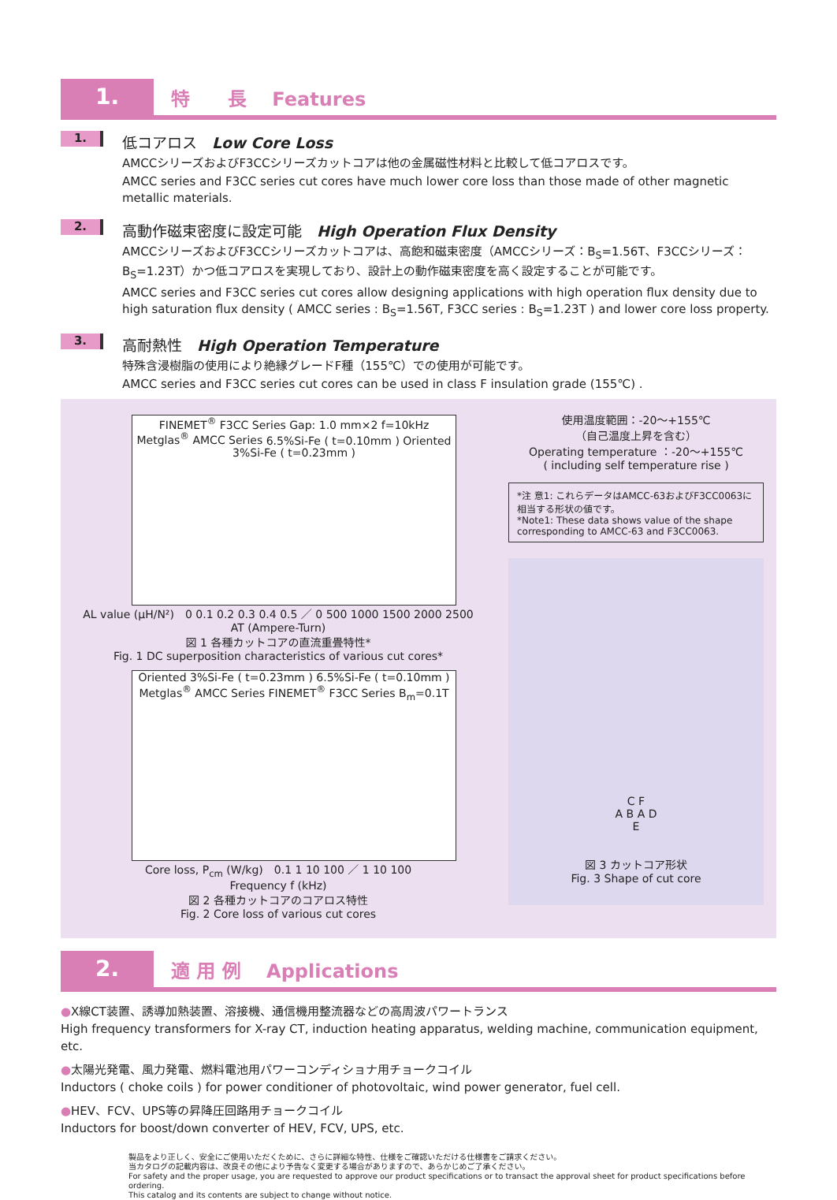1.
特　　長　 Features
1.
低コアロス　Low Core Loss
AMCCシリーズおよびF3CCシリーズカットコアは他の金属磁性材料と比較して低コアロスです。
AMCC series and F3CC series cut cores have much lower core loss than those made of other magnetic metallic materials.
2.
高動作磁束密度に設定可能　High Operation Flux Density
AMCCシリーズおよびF3CCシリーズカットコアは、高飽和磁束密度（AMCCシリーズ：B<sub>S</sub>=1.56T、F3CCシリーズ：B<sub>S</sub>=1.23T）かつ低コアロスを実現しており、設計上の動作磁束密度を高く設定することが可能です。
AMCC series and F3CC series cut cores allow designing applications with high operation flux density due to high saturation flux density ( AMCC series : B<sub>S</sub>=1.56T, F3CC series : B<sub>S</sub>=1.23T ) and lower core loss property.
3.
高耐熱性　High Operation Temperature
特殊含浸樹脂の使用により絶縁グレードF種（155℃）での使用が可能です。
AMCC series and F3CC series cut cores can be used in class F insulation grade (155℃) .
FINEMET<sup>®</sup> F3CC Series Gap: 1.0 mm×2 f=10kHz Metglas<sup>®</sup> AMCC Series 6.5%Si-Fe ( t=0.10mm ) Oriented 3%Si-Fe ( t=0.23mm )
AL value (μH/N²)　0 0.1 0.2 0.3 0.4 0.5 ／ 0 500 1000 1500 2000 2500
AT (Ampere-Turn)
図 1 各種カットコアの直流重畳特性*
Fig. 1 DC superposition characteristics of various cut cores*
Oriented 3%Si-Fe ( t=0.23mm ) 6.5%Si-Fe ( t=0.10mm ) Metglas<sup>®</sup> AMCC Series FINEMET<sup>®</sup> F3CC Series B<sub>m</sub>=0.1T
Core loss, P<sub>cm</sub> (W/kg)　0.1 1 10 100 ／ 1 10 100
Frequency f (kHz)
図 2 各種カットコアのコアロス特性
Fig. 2 Core loss of various cut cores
使用温度範囲：-20〜+155℃
（自己温度上昇を含む）
Operating temperature ：-20〜+155℃
( including self temperature rise )
*注 意1: これらデータはAMCC-63およびF3CC0063に相当する形状の値です。
*Note1: These data shows value of the shape corresponding to AMCC-63 and F3CC0063.
C F
A B A D
E
図 3 カットコア形状
Fig. 3 Shape of cut core
2.
適 用 例　 Applications
●X線CT装置、誘導加熱装置、溶接機、通信機用整流器などの高周波パワートランス
High frequency transformers for X-ray CT, induction heating apparatus, welding machine, communication equipment, etc.
●太陽光発電、風力発電、燃料電池用パワーコンディショナ用チョークコイル
Inductors ( choke coils ) for power conditioner of photovoltaic, wind power generator, fuel cell.
●HEV、FCV、UPS等の昇降圧回路用チョークコイル
Inductors for boost/down converter of HEV, FCV, UPS, etc.
製品をより正しく、安全にご使用いただくために、さらに詳細な特性、仕様をご確認いただける仕様書をご請求ください。
当カタログの記載内容は、改良その他により予告なく変更する場合がありますので、あらかじめご了承ください。
For safety and the proper usage, you are requested to approve our product specifications or to transact the approval sheet for product specifications before ordering.
This catalog and its contents are subject to change without notice.